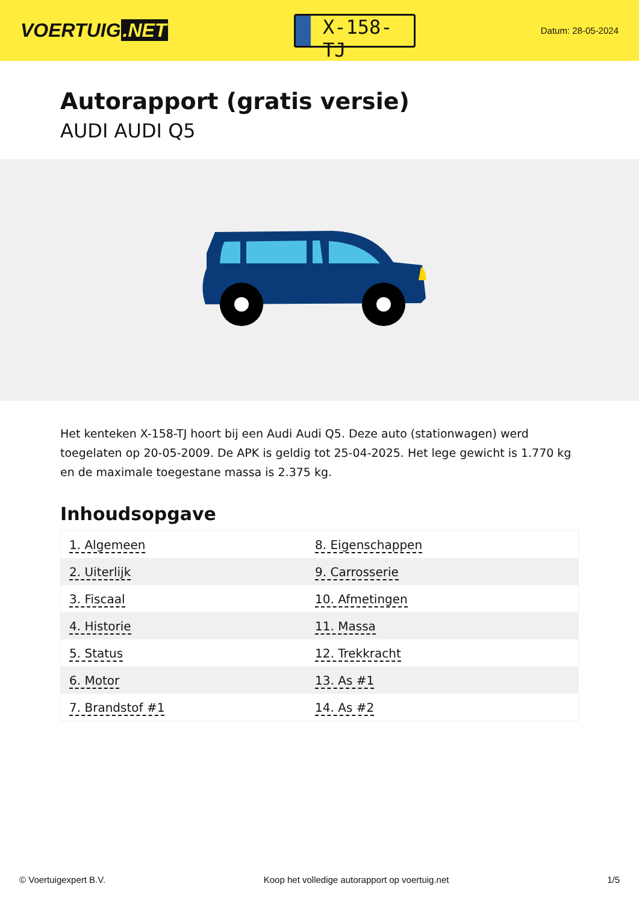VOERTUIG.NET
X-158-TJ
Datum: 28-05-2024
Autorapport (gratis versie)
AUDI AUDI Q5
Het kenteken X-158-TJ hoort bij een Audi Audi Q5. Deze auto (stationwagen) werd toegelaten op 20-05-2009. De APK is geldig tot 25-04-2025. Het lege gewicht is 1.770 kg en de maximale toegestane massa is 2.375 kg.
Inhoudsopgave
| 1. Algemeen | 8. Eigenschappen |
| 2. Uiterlijk | 9. Carrosserie |
| 3. Fiscaal | 10. Afmetingen |
| 4. Historie | 11. Massa |
| 5. Status | 12. Trekkracht |
| 6. Motor | 13. As #1 |
| 7. Brandstof #1 | 14. As #2 |
© Voertuigexpert B.V. Koop het volledige autorapport op voertuig.net
1/5